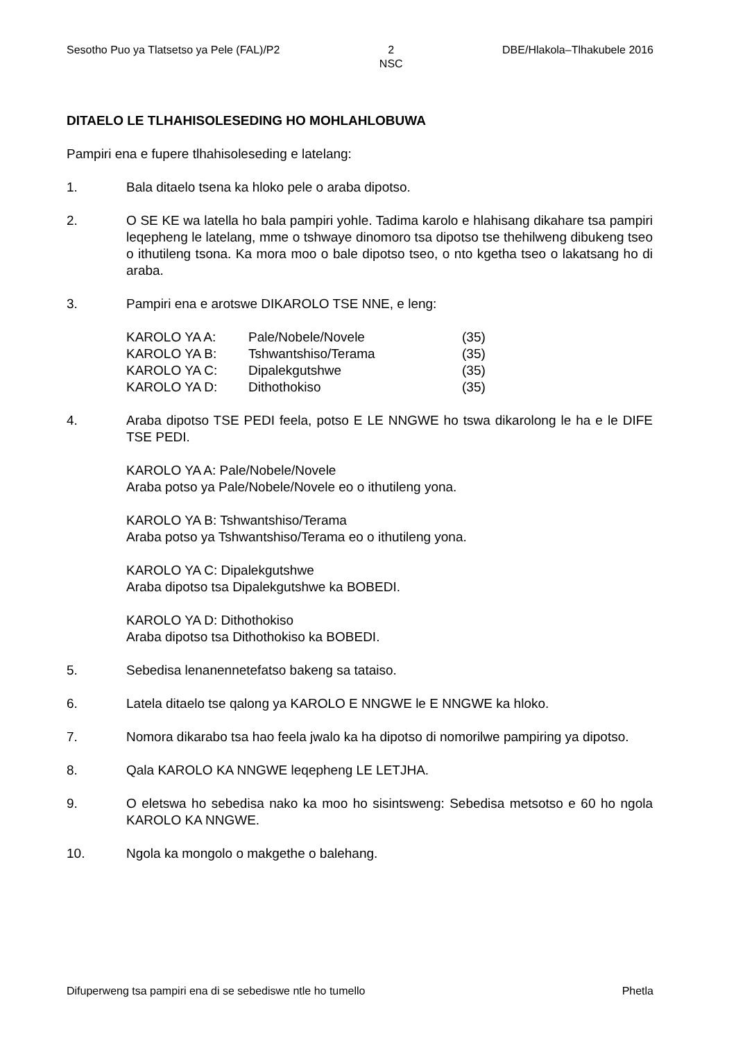Sesotho Puo ya Tlatsetso ya Pele (FAL)/P2 2
NSC DBE/Hlakola–Tlhakubele 2016
DITAELO LE TLHAHISOLESEDING HO MOHLAHLOBUWA
Pampiri ena e fupere tlhahisoleseding e latelang:
1. Bala ditaelo tsena ka hloko pele o araba dipotso.
2. O SE KE wa latella ho bala pampiri yohle. Tadima karolo e hlahisang dikahare tsa pampiri leqepheng le latelang, mme o tshwaye dinomoro tsa dipotso tse thehilweng dibukeng tseo o ithutileng tsona. Ka mora moo o bale dipotso tseo, o nto kgetha tseo o lakatsang ho di araba.
3. Pampiri ena e arotswe DIKAROLO TSE NNE, e leng:
| KAROLO YA A: | Pale/Nobele/Novele | (35) |
| KAROLO YA B: | Tshwantshiso/Terama | (35) |
| KAROLO YA C: | Dipalekgutshwe | (35) |
| KAROLO YA D: | Dithothokiso | (35) |
4. Araba dipotso TSE PEDI feela, potso E LE NNGWE ho tswa dikarolong le ha e le DIFE TSE PEDI.
KAROLO YA A: Pale/Nobele/Novele
Araba potso ya Pale/Nobele/Novele eo o ithutileng yona.
KAROLO YA B: Tshwantshiso/Terama
Araba potso ya Tshwantshiso/Terama eo o ithutileng yona.
KAROLO YA C: Dipalekgutshwe
Araba dipotso tsa Dipalekgutshwe ka BOBEDI.
KAROLO YA D: Dithothokiso
Araba dipotso tsa Dithothokiso ka BOBEDI.
5. Sebedisa lenanennetefatso bakeng sa tataiso.
6. Latela ditaelo tse qalong ya KAROLO E NNGWE le E NNGWE ka hloko.
7. Nomora dikarabo tsa hao feela jwalo ka ha dipotso di nomorilwe pampiring ya dipotso.
8. Qala KAROLO KA NNGWE leqepheng LE LETJHA.
9. O eletswa ho sebedisa nako ka moo ho sisintsweng: Sebedisa metsotso e 60 ho ngola KAROLO KA NNGWE.
10. Ngola ka mongolo o makgethe o balehang.
Difuperweng tsa pampiri ena di se sebediswe ntle ho tumello Phetla